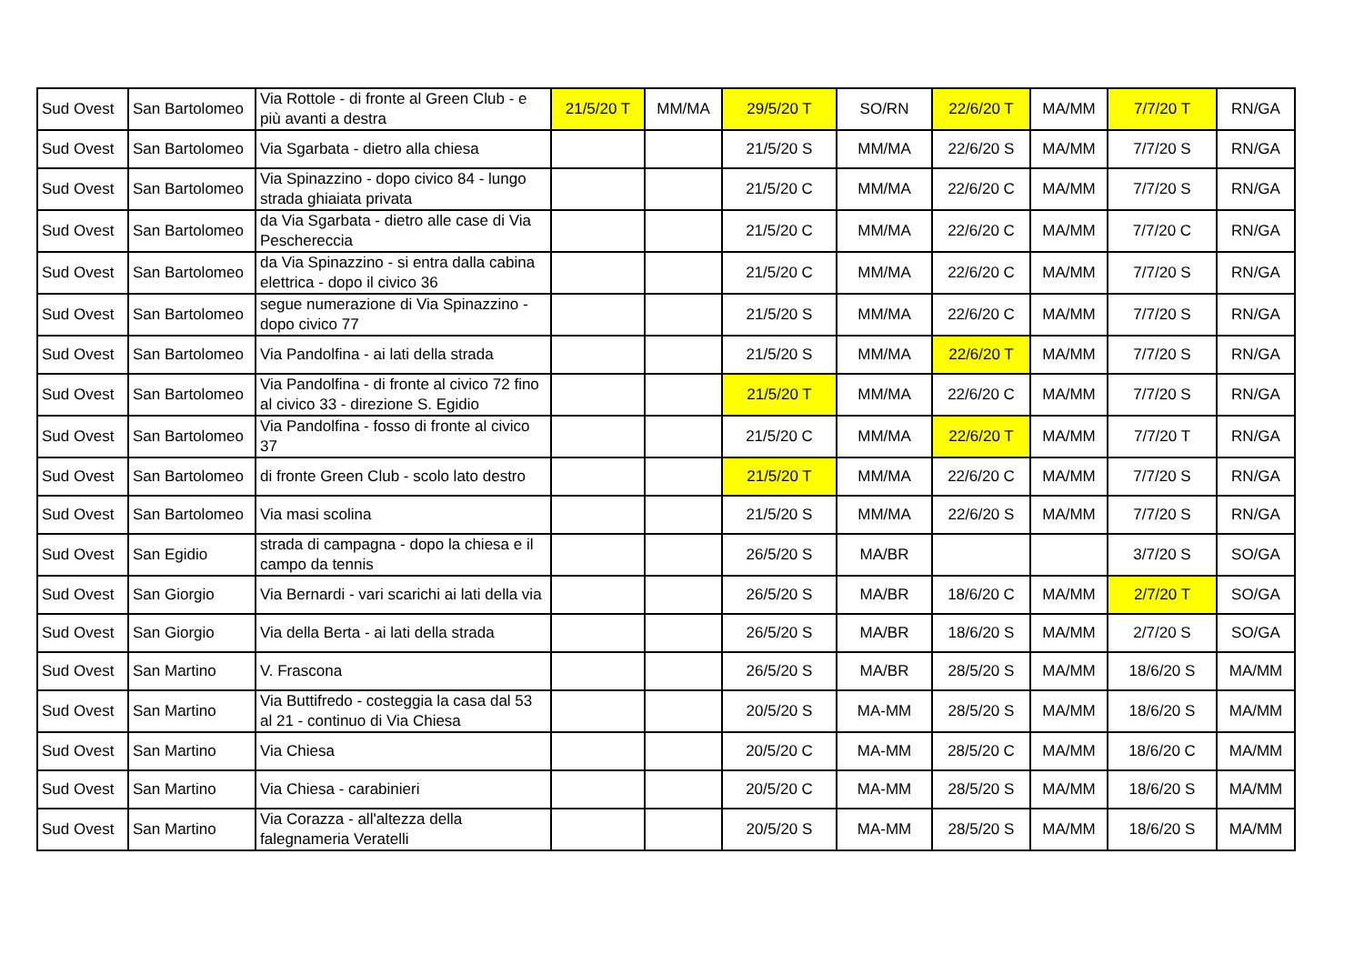| Sud Ovest | San Bartolomeo | Via Rottole - di fronte al Green Club - e più avanti a destra | 21/5/20 T | MM/MA | 29/5/20 T | SO/RN | 22/6/20 T | MA/MM | 7/7/20 T | RN/GA |
| Sud Ovest | San Bartolomeo | Via Sgarbata - dietro alla chiesa | | | 21/5/20 S | MM/MA | 22/6/20 S | MA/MM | 7/7/20 S | RN/GA |
| Sud Ovest | San Bartolomeo | Via Spinazzino - dopo civico 84 - lungo strada ghiaiata privata | | | 21/5/20 C | MM/MA | 22/6/20 C | MA/MM | 7/7/20 S | RN/GA |
| Sud Ovest | San Bartolomeo | da Via Sgarbata - dietro alle case di Via Pescherecci​a | | | 21/5/20 C | MM/MA | 22/6/20 C | MA/MM | 7/7/20 C | RN/GA |
| Sud Ovest | San Bartolomeo | da Via Spinazzino - si entra dalla cabina elettrica - dopo il civico 36 | | | 21/5/20 C | MM/MA | 22/6/20 C | MA/MM | 7/7/20 S | RN/GA |
| Sud Ovest | San Bartolomeo | segue numerazione di Via Spinazzino - dopo civico 77 | | | 21/5/20 S | MM/MA | 22/6/20 C | MA/MM | 7/7/20 S | RN/GA |
| Sud Ovest | San Bartolomeo | Via Pandolfina - ai lati della strada | | | 21/5/20 S | MM/MA | 22/6/20 T | MA/MM | 7/7/20 S | RN/GA |
| Sud Ovest | San Bartolomeo | Via Pandolfina - di fronte al civico 72 fino al civico 33 - direzione S. Egidio | | | 21/5/20 T | MM/MA | 22/6/20 C | MA/MM | 7/7/20 S | RN/GA |
| Sud Ovest | San Bartolomeo | Via Pandolfina - fosso di fronte al civico 37 | | | 21/5/20 C | MM/MA | 22/6/20 T | MA/MM | 7/7/20 T | RN/GA |
| Sud Ovest | San Bartolomeo | di fronte Green Club - scolo lato destro | | | 21/5/20 T | MM/MA | 22/6/20 C | MA/MM | 7/7/20 S | RN/GA |
| Sud Ovest | San Bartolomeo | Via masi scolina | | | 21/5/20 S | MM/MA | 22/6/20 S | MA/MM | 7/7/20 S | RN/GA |
| Sud Ovest | San Egidio | strada di campagna - dopo la chiesa e il campo da tennis | | | 26/5/20 S | MA/BR | | | 3/7/20 S | SO/GA |
| Sud Ovest | San Giorgio | Via Bernardi - vari scarichi ai lati della via | | | 26/5/20 S | MA/BR | 18/6/20 C | MA/MM | 2/7/20 T | SO/GA |
| Sud Ovest | San Giorgio | Via della Berta - ai lati della strada | | | 26/5/20 S | MA/BR | 18/6/20 S | MA/MM | 2/7/20 S | SO/GA |
| Sud Ovest | San Martino | V. Frascona | | | 26/5/20 S | MA/BR | 28/5/20 S | MA/MM | 18/6/20 S | MA/MM |
| Sud Ovest | San Martino | Via Buttifredo - costeggia la casa dal 53 al 21 - continuo di Via Chiesa | | | 20/5/20 S | MA-MM | 28/5/20 S | MA/MM | 18/6/20 S | MA/MM |
| Sud Ovest | San Martino | Via Chiesa | | | 20/5/20 C | MA-MM | 28/5/20 C | MA/MM | 18/6/20 C | MA/MM |
| Sud Ovest | San Martino | Via Chiesa - carabinieri | | | 20/5/20 C | MA-MM | 28/5/20 S | MA/MM | 18/6/20 S | MA/MM |
| Sud Ovest | San Martino | Via Corazza - all'altezza della falegnameria Veratelli | | | 20/5/20 S | MA-MM | 28/5/20 S | MA/MM | 18/6/20 S | MA/MM |